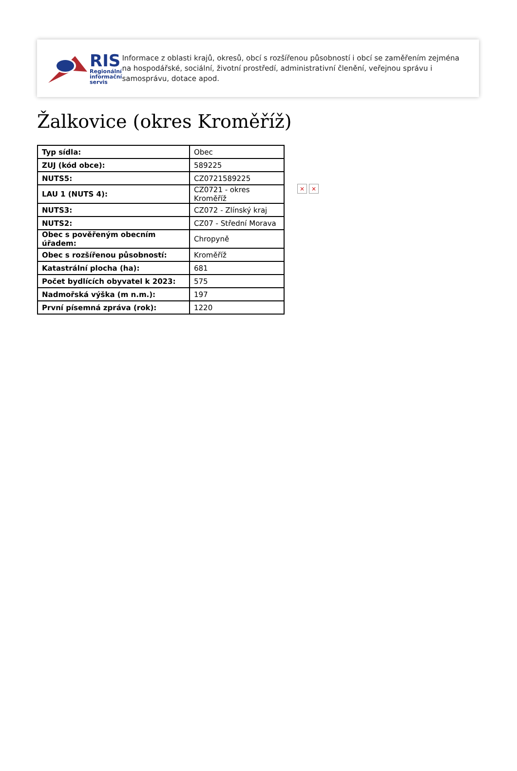RIS
Regionální
informační
servis
Informace z oblasti krajů, okresů, obcí s rozšířenou působností i obcí se zaměřením zejména na hospodářské, sociální, životní prostředí, administrativní členění, veřejnou správu i samosprávu, dotace apod.
Žalkovice (okres Kroměříž)
| Typ sídla: | Obec |
| ZUJ (kód obce): | 589225 |
| NUTS5: | CZ0721589225 |
| LAU 1 (NUTS 4): | CZ0721 - okres Kroměříž |
| NUTS3: | CZ072 - Zlínský kraj |
| NUTS2: | CZ07 - Střední Morava |
| Obec s pověřeným obecním úřadem: | Chropyně |
| Obec s rozšířenou působností: | Kroměříž |
| Katastrální plocha (ha): | 681 |
| Počet bydlících obyvatel k 2023: | 575 |
| Nadmořská výška (m n.m.): | 197 |
| První písemná zpráva (rok): | 1220 |
× ×